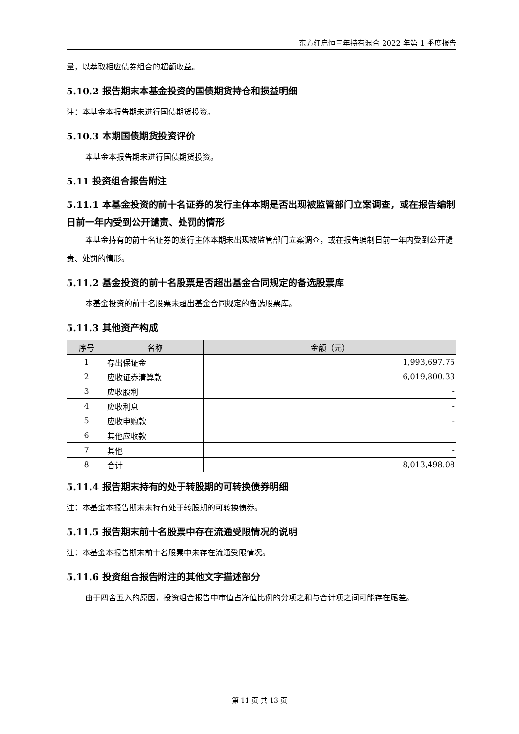东方红启恒三年持有混合 2022 年第 1 季度报告
量，以萃取相应债券组合的超额收益。
5.10.2 报告期末本基金投资的国债期货持仓和损益明细
注：本基金本报告期未进行国债期货投资。
5.10.3 本期国债期货投资评价
本基金本报告期未进行国债期货投资。
5.11 投资组合报告附注
5.11.1 本基金投资的前十名证券的发行主体本期是否出现被监管部门立案调查，或在报告编制日前一年内受到公开谴责、处罚的情形
本基金持有的前十名证券的发行主体本期未出现被监管部门立案调查，或在报告编制日前一年内受到公开谴责、处罚的情形。
5.11.2 基金投资的前十名股票是否超出基金合同规定的备选股票库
本基金投资的前十名股票未超出基金合同规定的备选股票库。
5.11.3 其他资产构成
| 序号 | 名称 | 金额（元） |
| --- | --- | --- |
| 1 | 存出保证金 | 1,993,697.75 |
| 2 | 应收证券清算款 | 6,019,800.33 |
| 3 | 应收股利 | - |
| 4 | 应收利息 | - |
| 5 | 应收申购款 | - |
| 6 | 其他应收款 | - |
| 7 | 其他 | - |
| 8 | 合计 | 8,013,498.08 |
5.11.4 报告期末持有的处于转股期的可转换债券明细
注：本基金本报告期末未持有处于转股期的可转换债券。
5.11.5 报告期末前十名股票中存在流通受限情况的说明
注：本基金本报告期末前十名股票中未存在流通受限情况。
5.11.6 投资组合报告附注的其他文字描述部分
由于四舍五入的原因，投资组合报告中市值占净值比例的分项之和与合计项之间可能存在尾差。
第 11 页 共 13 页